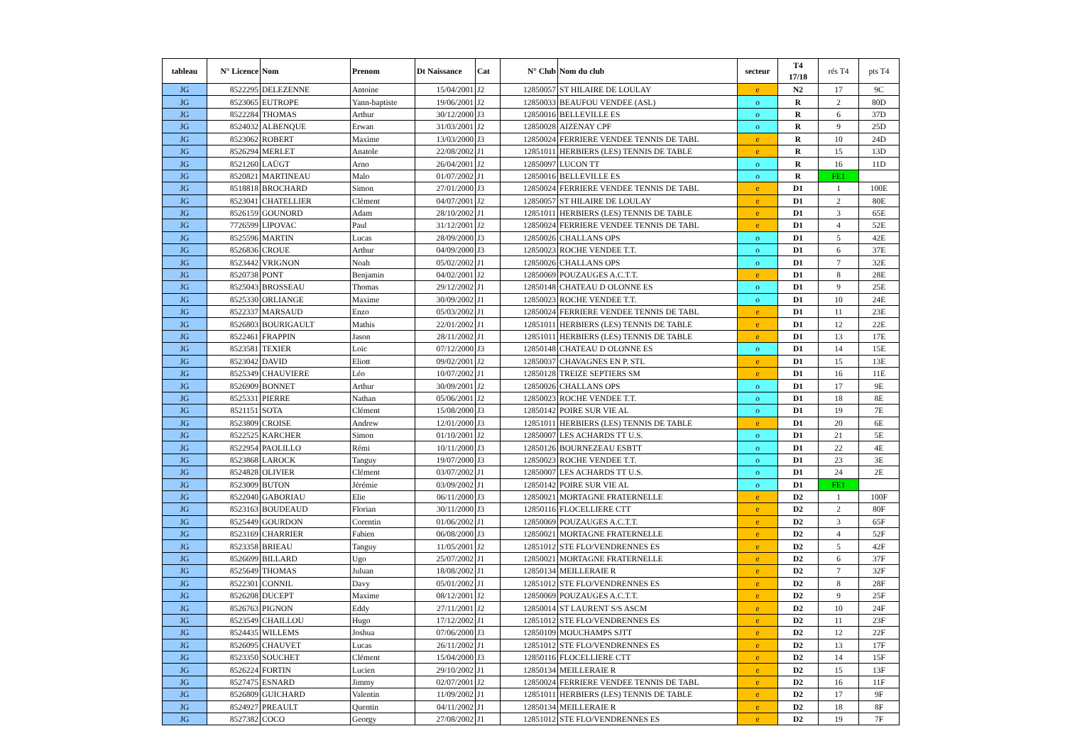| tableau | N° Licence | Nom | Prenom | Dt Naissance | Cat | N° Club | Nom du club | secteur | T4 17/18 | rés T4 | pts T4 |
| --- | --- | --- | --- | --- | --- | --- | --- | --- | --- | --- | --- |
| JG | 8522295 | DELEZENNE | Antoine | 15/04/2001 | J2 | 12850057 | ST HILAIRE DE LOULAY | e | N2 | 17 | 9C |
| JG | 8523065 | EUTROPE | Yann-baptiste | 19/06/2001 | J2 | 12850033 | BEAUFOU VENDEE (ASL) | o | R | 2 | 80D |
| JG | 8522284 | THOMAS | Arthur | 30/12/2000 | J3 | 12850016 | BELLEVILLE ES | o | R | 6 | 37D |
| JG | 8524032 | ALBENQUE | Erwan | 31/03/2001 | J2 | 12850028 | AIZENAY CPF | o | R | 9 | 25D |
| JG | 8523062 | ROBERT | Maxime | 13/03/2000 | J3 | 12850024 | FERRIERE VENDEE TENNIS DE TABL | e | R | 10 | 24D |
| JG | 8526294 | MERLET | Anatole | 22/08/2002 | J1 | 12851011 | HERBIERS (LES) TENNIS DE TABLE | e | R | 15 | 13D |
| JG | 8521260 | LAÜGT | Arno | 26/04/2001 | J2 | 12850097 | LUCON TT | o | R | 16 | 11D |
| JG | 8520821 | MARTINEAU | Malo | 01/07/2002 | J1 | 12850016 | BELLEVILLE ES | o | R | FE1 | |
| JG | 8518818 | BROCHARD | Simon | 27/01/2000 | J3 | 12850024 | FERRIERE VENDEE TENNIS DE TABL | e | D1 | 1 | 100E |
| JG | 8523041 | CHATELLIER | Clément | 04/07/2001 | J2 | 12850057 | ST HILAIRE DE LOULAY | e | D1 | 2 | 80E |
| JG | 8526159 | GOUNORD | Adam | 28/10/2002 | J1 | 12851011 | HERBIERS (LES) TENNIS DE TABLE | e | D1 | 3 | 65E |
| JG | 7726599 | LIPOVAC | Paul | 31/12/2001 | J2 | 12850024 | FERRIERE VENDEE TENNIS DE TABL | e | D1 | 4 | 52E |
| JG | 8525596 | MARTIN | Lucas | 28/09/2000 | J3 | 12850026 | CHALLANS OPS | o | D1 | 5 | 42E |
| JG | 8526836 | CROUE | Arthur | 04/09/2000 | J3 | 12850023 | ROCHE VENDEE T.T. | o | D1 | 6 | 37E |
| JG | 8523442 | VRIGNON | Noah | 05/02/2002 | J1 | 12850026 | CHALLANS OPS | o | D1 | 7 | 32E |
| JG | 8520738 | PONT | Benjamin | 04/02/2001 | J2 | 12850069 | POUZAUGES A.C.T.T. | e | D1 | 8 | 28E |
| JG | 8525043 | BROSSEAU | Thomas | 29/12/2002 | J1 | 12850148 | CHATEAU D OLONNE ES | o | D1 | 9 | 25E |
| JG | 8525330 | ORLIANGE | Maxime | 30/09/2002 | J1 | 12850023 | ROCHE VENDEE T.T. | o | D1 | 10 | 24E |
| JG | 8522337 | MARSAUD | Enzo | 05/03/2002 | J1 | 12850024 | FERRIERE VENDEE TENNIS DE TABL | e | D1 | 11 | 23E |
| JG | 8526803 | BOURIGAULT | Mathis | 22/01/2002 | J1 | 12851011 | HERBIERS (LES) TENNIS DE TABLE | e | D1 | 12 | 22E |
| JG | 8522461 | FRAPPIN | Jason | 28/11/2002 | J1 | 12851011 | HERBIERS (LES) TENNIS DE TABLE | e | D1 | 13 | 17E |
| JG | 8523581 | TEXIER | Loïc | 07/12/2000 | J3 | 12850148 | CHATEAU D OLONNE ES | o | D1 | 14 | 15E |
| JG | 8523042 | DAVID | Eliott | 09/02/2001 | J2 | 12850037 | CHAVAGNES EN P. STL | e | D1 | 15 | 13E |
| JG | 8525349 | CHAUVIERE | Léo | 10/07/2002 | J1 | 12850128 | TREIZE SEPTIERS SM | e | D1 | 16 | 11E |
| JG | 8526909 | BONNET | Arthur | 30/09/2001 | J2 | 12850026 | CHALLANS OPS | o | D1 | 17 | 9E |
| JG | 8525331 | PIERRE | Nathan | 05/06/2001 | J2 | 12850023 | ROCHE VENDEE T.T. | o | D1 | 18 | 8E |
| JG | 8521151 | SOTA | Clément | 15/08/2000 | J3 | 12850142 | POIRE SUR VIE AL | o | D1 | 19 | 7E |
| JG | 8523809 | CROISE | Andrew | 12/01/2000 | J3 | 12851011 | HERBIERS (LES) TENNIS DE TABLE | e | D1 | 20 | 6E |
| JG | 8522525 | KARCHER | Simon | 01/10/2001 | J2 | 12850007 | LES ACHARDS TT U.S. | o | D1 | 21 | 5E |
| JG | 8522954 | PAOLILLO | Rémi | 10/11/2000 | J3 | 12850126 | BOURNEZEAU ESBTT | o | D1 | 22 | 4E |
| JG | 8523868 | LAROCK | Tanguy | 19/07/2000 | J3 | 12850023 | ROCHE VENDEE T.T. | o | D1 | 23 | 3E |
| JG | 8524828 | OLIVIER | Clément | 03/07/2002 | J1 | 12850007 | LES ACHARDS TT U.S. | o | D1 | 24 | 2E |
| JG | 8523009 | BUTON | Jérémie | 03/09/2002 | J1 | 12850142 | POIRE SUR VIE AL | o | D1 | FE1 | |
| JG | 8522040 | GABORIAU | Elie | 06/11/2000 | J3 | 12850021 | MORTAGNE FRATERNELLE | e | D2 | 1 | 100F |
| JG | 8523163 | BOUDEAUD | Florian | 30/11/2000 | J3 | 12850116 | FLOCELLIERE CTT | e | D2 | 2 | 80F |
| JG | 8525449 | GOURDON | Corentin | 01/06/2002 | J1 | 12850069 | POUZAUGES A.C.T.T. | e | D2 | 3 | 65F |
| JG | 8523169 | CHARRIER | Fabien | 06/08/2000 | J3 | 12850021 | MORTAGNE FRATERNELLE | e | D2 | 4 | 52F |
| JG | 8523358 | BRIEAU | Tanguy | 11/05/2001 | J2 | 12851012 | STE FLO/VENDRENNES ES | e | D2 | 5 | 42F |
| JG | 8526699 | BILLARD | Ugo | 25/07/2002 | J1 | 12850021 | MORTAGNE FRATERNELLE | e | D2 | 6 | 37F |
| JG | 8525649 | THOMAS | Juluan | 18/08/2002 | J1 | 12850134 | MEILLERAIE R | e | D2 | 7 | 32F |
| JG | 8522301 | CONNIL | Davy | 05/01/2002 | J1 | 12851012 | STE FLO/VENDRENNES ES | e | D2 | 8 | 28F |
| JG | 8526208 | DUCEPT | Maxime | 08/12/2001 | J2 | 12850069 | POUZAUGES A.C.T.T. | e | D2 | 9 | 25F |
| JG | 8526763 | PIGNON | Eddy | 27/11/2001 | J2 | 12850014 | ST LAURENT S/S ASCM | e | D2 | 10 | 24F |
| JG | 8523549 | CHAILLOU | Hugo | 17/12/2002 | J1 | 12851012 | STE FLO/VENDRENNES ES | e | D2 | 11 | 23F |
| JG | 8524435 | WILLEMS | Joshua | 07/06/2000 | J3 | 12850109 | MOUCHAMPS SJTT | e | D2 | 12 | 22F |
| JG | 8526095 | CHAUVET | Lucas | 26/11/2002 | J1 | 12851012 | STE FLO/VENDRENNES ES | e | D2 | 13 | 17F |
| JG | 8523350 | SOUCHET | Clément | 15/04/2000 | J3 | 12850116 | FLOCELLIERE CTT | e | D2 | 14 | 15F |
| JG | 8526224 | FORTIN | Lucien | 29/10/2002 | J1 | 12850134 | MEILLERAIE R | e | D2 | 15 | 13F |
| JG | 8527475 | ESNARD | Jimmy | 02/07/2001 | J2 | 12850024 | FERRIERE VENDEE TENNIS DE TABL | e | D2 | 16 | 11F |
| JG | 8526809 | GUICHARD | Valentin | 11/09/2002 | J1 | 12851011 | HERBIERS (LES) TENNIS DE TABLE | e | D2 | 17 | 9F |
| JG | 8524927 | PREAULT | Quentin | 04/11/2002 | J1 | 12850134 | MEILLERAIE R | e | D2 | 18 | 8F |
| JG | 8527382 | COCO | Georgy | 27/08/2002 | J1 | 12851012 | STE FLO/VENDRENNES ES | e | D2 | 19 | 7F |